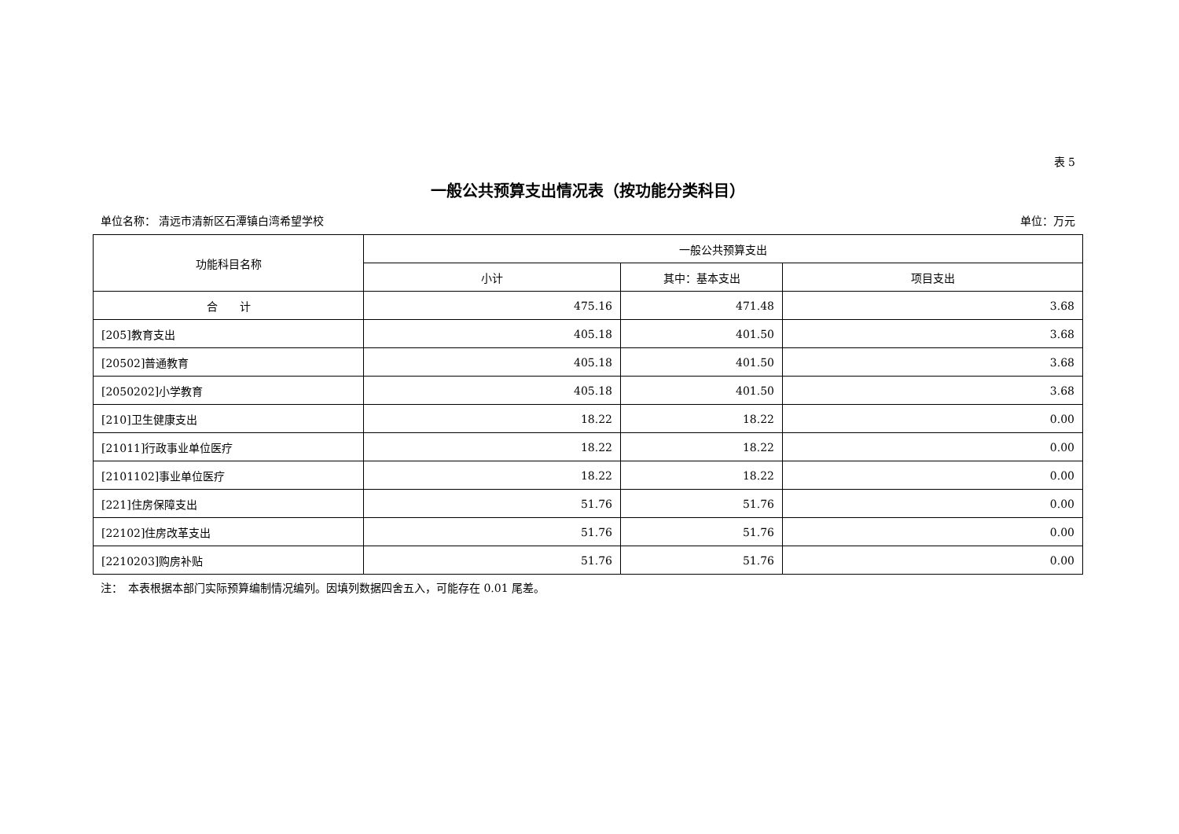表 5
一般公共预算支出情况表（按功能分类科目）
单位名称： 清远市清新区石潭镇白湾希望学校 单位：万元
| 功能科目名称 | 一般公共预算支出 | | |
| --- | --- | --- | --- |
| | 小计 | 其中：基本支出 | 项目支出 |
| 合 计 | 475.16 | 471.48 | 3.68 |
| [205]教育支出 | 405.18 | 401.50 | 3.68 |
| [20502]普通教育 | 405.18 | 401.50 | 3.68 |
| [2050202]小学教育 | 405.18 | 401.50 | 3.68 |
| [210]卫生健康支出 | 18.22 | 18.22 | 0.00 |
| [21011]行政事业单位医疗 | 18.22 | 18.22 | 0.00 |
| [2101102]事业单位医疗 | 18.22 | 18.22 | 0.00 |
| [221]住房保障支出 | 51.76 | 51.76 | 0.00 |
| [22102]住房改革支出 | 51.76 | 51.76 | 0.00 |
| [2210203]购房补贴 | 51.76 | 51.76 | 0.00 |
注：　本表根据本部门实际预算编制情况编列。因填列数据四舍五入，可能存在 0.01 尾差。